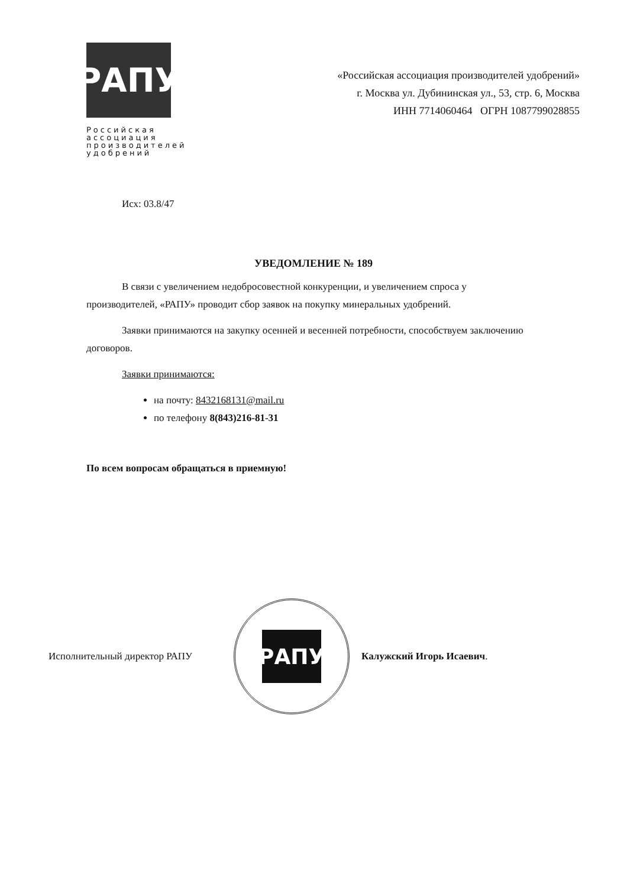РАПУ
Российская ассоциация производителей удобрений
«Российская ассоциация производителей удобрений»
г. Москва ул. Дубининская ул., 53, стр. 6, Москва
ИНН 7714060464 ОГРН 1087799028855
Исх: 03.8/47
УВЕДОМЛЕНИЕ № 189
В связи с увеличением недобросовестной конкуренции, и увеличением спроса у производителей, «РАПУ» проводит сбор заявок на покупку минеральных удобрений.
Заявки принимаются на закупку осенней и весенней потребности, способствуем заключению договоров.
Заявки принимаются:
на почту: 8432168131@mail.ru
по телефону 8(843)216-81-31
По всем вопросам обращаться в приемную!
Исполнительный директор РАПУ
РАПУ
Калужский Игорь Исаевич.